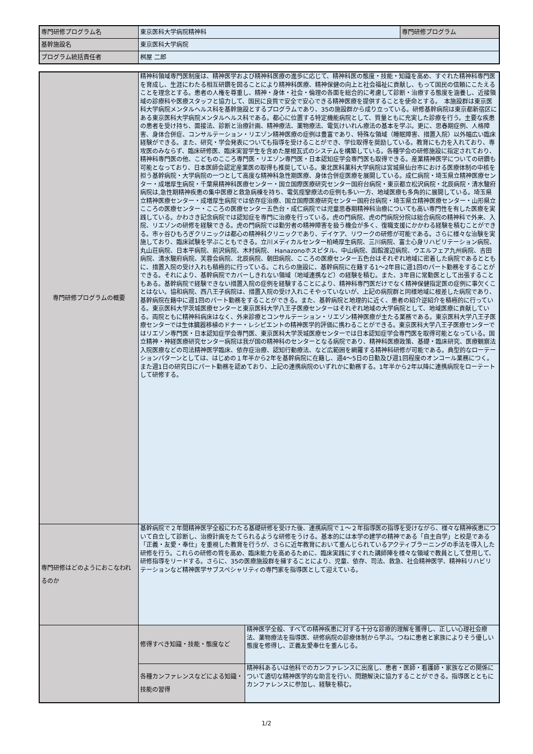| 専門研修プログラム名 | 東京医科大学病院精神科 | 専門研修プログラム |
| 基幹施設名 | 東京医科大学病院 | |
| プログラム統括責任者 | 桝屋 二郎 | |
| 専門研修プログラムの概要 | 精神科領域専門医制度は、精神医学および精神科医療の進歩に応じて、精神科医の態度・技能・知識を高め、すぐれた精神科専門医を育成し、生涯にわたる相互研鑽を図ることにより精神科医療、精神保健の向上と社会福祉に貢献し、もって国民の信頼にこたえることを理念とする。患者の人権を尊重し、精神・身体・社会・倫理の各面を総合的に考慮して診断・治療する態度を涵養し、近接領域の診療科や医療スタッフと協力して、国民に良質で安全で安心できる精神医療を提供することを使命とする。 本施設群は東京医科大学病院メンタルヘルス科を基幹施設とするプログラムであり、35の施設群から成り立っている。研修基幹病院は東京都新宿区にある東京医科大学病院メンタルヘルス科である。都心に位置する特定機能病院として、質量ともに充実した診療を行う。主要な疾患の患者を受け持ち、面接法、診断と治療計画、精神療法、薬物療法、電気けいれん療法の基本を学ぶ。更に、思春期症例、人格障害、身体合併症、コンサルテーション・リエゾン精神医療の症例は豊富であり、特殊な領域（睡眠障害、措置入院）以外幅広い臨床経験ができる。また、研究・学会発表についても指導を受けることができ、学位取得を奨励している。教育にも力を入れており、専攻医のみならず、臨床研修医、臨床実習学生を含めた屋根瓦式のシステムを構築している。各種学会の研修施設に指定されており、精神科専門医の他、こどものこころ専門医・リエゾン専門医・日本認知症学会専門医も取得できる。産業精神医学についての研鑽も可能となっており、日本医師会認定産業医の取得も推奨している。東北医科薬科大学病院は宮城県仙台市における医療体制の中核を担う基幹病院・大学病院の一つとして高度な精神科急性期医療、身体合併症医療を展開している。成仁病院・埼玉県立精神医療センター・成増厚生病院・千葉県精神科医療センター・国立国際医療研究センター国府台病院・東京都立松沢病院・北辰病院・清水駿府病院は,急性期精神疾患の集中医療と救急病棟を持ち、電気痙攣療法の症例も多い一方、地域医療も多角的に展開している。埼玉県立精神医療センター・成増厚生病院では依存症治療、国立国際医療研究センター国府台病院・埼玉県立精神医療センター・山形県立こころの医療センター・こころの医療センター五色台・成仁病院では児童思春期精神科治療についても高い専門性を有した医療を実践している。かわさき記念病院では認知症を専門に治療を行っている。虎の門病院、虎の門病院分院は総合病院の精神科で外来、入院、リエゾンの研修を経験できる。虎の門病院では勤労者の精神障害を扱う機会が多く、復職支援にかかわる経験を積むことができる。市ヶ谷ひもろぎクリニックは都心の精神科クリニックであり、デイケア、リワークの研修が可能である。さらに様々な治験を実施しており、臨床試験を学ぶこともできる。立川メディカルセンター柏崎厚生病院、三川病院、富士心身リハビリテーション病院、丸山荘病院、日本平病院、前沢病院、木村病院、 Hanazonoホスピタル、中山病院、函館渡辺病院、ウエルフェア九州病院、吉田病院、清水駿府病院、芙蓉会病院、北辰病院、朝田病院、こころの医療センター五色台はそれぞれ地域に密着した病院であるとともに、措置入院の受け入れも積極的に行っている。これらの施設に、基幹病院に在籍する1～2年目に週1回のパート勤務をすることができる。それにより、基幹病院でカバーしきれない領域（地域連携など）の経験を積む。また、3年目に常勤医として出張することもある。基幹病院で経験できない措置入院の症例を経験することにより、精神科専門医だけでなく精神保健指定医の症例に事欠くことはない。協和病院、西八王子病院は、措置入院の受け入れこそやっていないが、上記の病院群と同様地域に根差した病院であり、基幹病院在籍中に週1回のパート勤務をすることができる。また、基幹病院と地理的に近く、患者の紹介逆紹介を積極的に行っている。東京医科大学茨城医療センターと東京医科大学八王子医療センターはそれぞれ地域の大学病院として、地域医療に貢献している。両院ともに精神科病床はなく、外来診療とコンサルテーション・リエゾン精神医療が主たる業務である。東京医科大学八王子医療センターでは生体臓器移植のドナー・レシピエントの精神医学的評価に携わることができる。東京医科大学八王子医療センターではリエゾン専門医・日本認知症学会専門医、東京医科大学茨城医療センターでは日本認知症学会専門医を取得可能となっている。国立精神・神経医療研究センター病院は我が国の精神科のセンターとなる病院であり、精神科医療政策、基礎・臨床研究、医療観察法入院医療などの司法精神医学臨床、依存症治療、認知行動療法、など広範囲を網羅する精神科研修が可能である。典型的なローテーションパターンとしては、はじめの１年半から2年を基幹病院に在籍し、週4～5日の日勤及び週1回程度のオンコール業務につく。また週1日の研究日にパート勤務を認めており、上記の連携病院のいずれかに勤務する。1年半から2年以降に連携病院をローテートして研修する。 | |
| 専門研修はどのようにおこなわれるのか | 基幹病院で２年間精神医学全般にわたる基礎研修を受けた後、連携病院で１～２年指導医の指導を受けながら、様々な精神疾患について自立して診断し、治療計画をたてられるような研修をうける。基本的には本学の建学の精神である「自主自学」と校是である「正義・友愛・奉仕」を重視した教育を行うが、さらに近年教育において重んじられているアクティブラーニングの手法を導入した研修を行う。これらの研修の質を高め、臨床能力を高めるために、臨床実践にすぐれた講師陣を様々な領域で教員として登用して、研修指導をリードする。さらに、35の医療施設群を擁することにより、児童、依存、司法、救急、社会精神医学、精神科リハビリテーションなど精神医学サブスペシャリティの専門家を指導医として迎えている。 | |
| | 修得すべき知識・技能・態度など | 精神医学全般、すべての精神疾患に対する十分な診療的理解を獲得し、正しい心理社会療法、薬物療法を指導医、研修病院の診療体制から学ぶ。つねに患者と家族によりそう優しい態度を修得し、正義友愛奉仕を重んじる。 |
| | 各種カンファレンスなどによる知識・技能の習得 | 精神科あるいは他科でのカンファレンスに出席し、患者・医師・看護師・家族などの関係について適切な精神医学的な助言を行い、問題解決に協力することができる。指導医とともにカンファレンスに参加し、経験を積む。 |
1/2